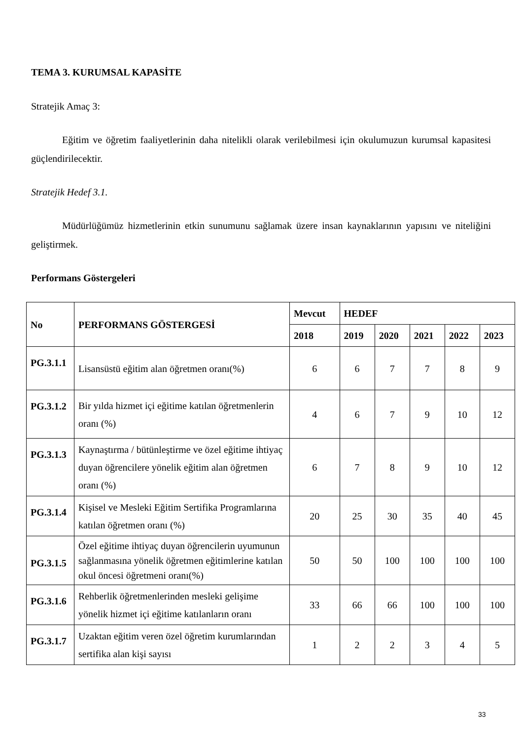TEMA 3. KURUMSAL KAPASİTE
Stratejik Amaç 3:
Eğitim ve öğretim faaliyetlerinin daha nitelikli olarak verilebilmesi için okulumuzun kurumsal kapasitesi güçlendirilecektir.
Stratejik Hedef 3.1.
Müdürlüğümüz hizmetlerinin etkin sunumunu sağlamak üzere insan kaynaklarının yapısını ve niteliğini geliştirmek.
Performans Göstergeleri
| No | PERFORMANS GÖSTERGESİ | Mevcut | HEDEF | | | | |
| --- | --- | --- | --- | --- | --- | --- | --- |
| | | 2018 | 2019 | 2020 | 2021 | 2022 | 2023 |
| PG.3.1.1 | Lisansüstü eğitim alan öğretmen oranı(%) | 6 | 6 | 7 | 7 | 8 | 9 |
| PG.3.1.2 | Bir yılda hizmet içi eğitime katılan öğretmenlerin oranı (%) | 4 | 6 | 7 | 9 | 10 | 12 |
| PG.3.1.3 | Kaynaştırma / bütünleştirme ve özel eğitime ihtiyaç duyan öğrencilere yönelik eğitim alan öğretmen oranı (%) | 6 | 7 | 8 | 9 | 10 | 12 |
| PG.3.1.4 | Kişisel ve Mesleki Eğitim Sertifika Programlarına katılan öğretmen oranı (%) | 20 | 25 | 30 | 35 | 40 | 45 |
| PG.3.1.5 | Özel eğitime ihtiyaç duyan öğrencilerin uyumunun sağlanmasına yönelik öğretmen eğitimlerine katılan okul öncesi öğretmeni oranı(%) | 50 | 50 | 100 | 100 | 100 | 100 |
| PG.3.1.6 | Rehberlik öğretmenlerinden mesleki gelişime yönelik hizmet içi eğitime katılanların oranı | 33 | 66 | 66 | 100 | 100 | 100 |
| PG.3.1.7 | Uzaktan eğitim veren özel öğretim kurumlarından sertifika alan kişi sayısı | 1 | 2 | 2 | 3 | 4 | 5 |
33